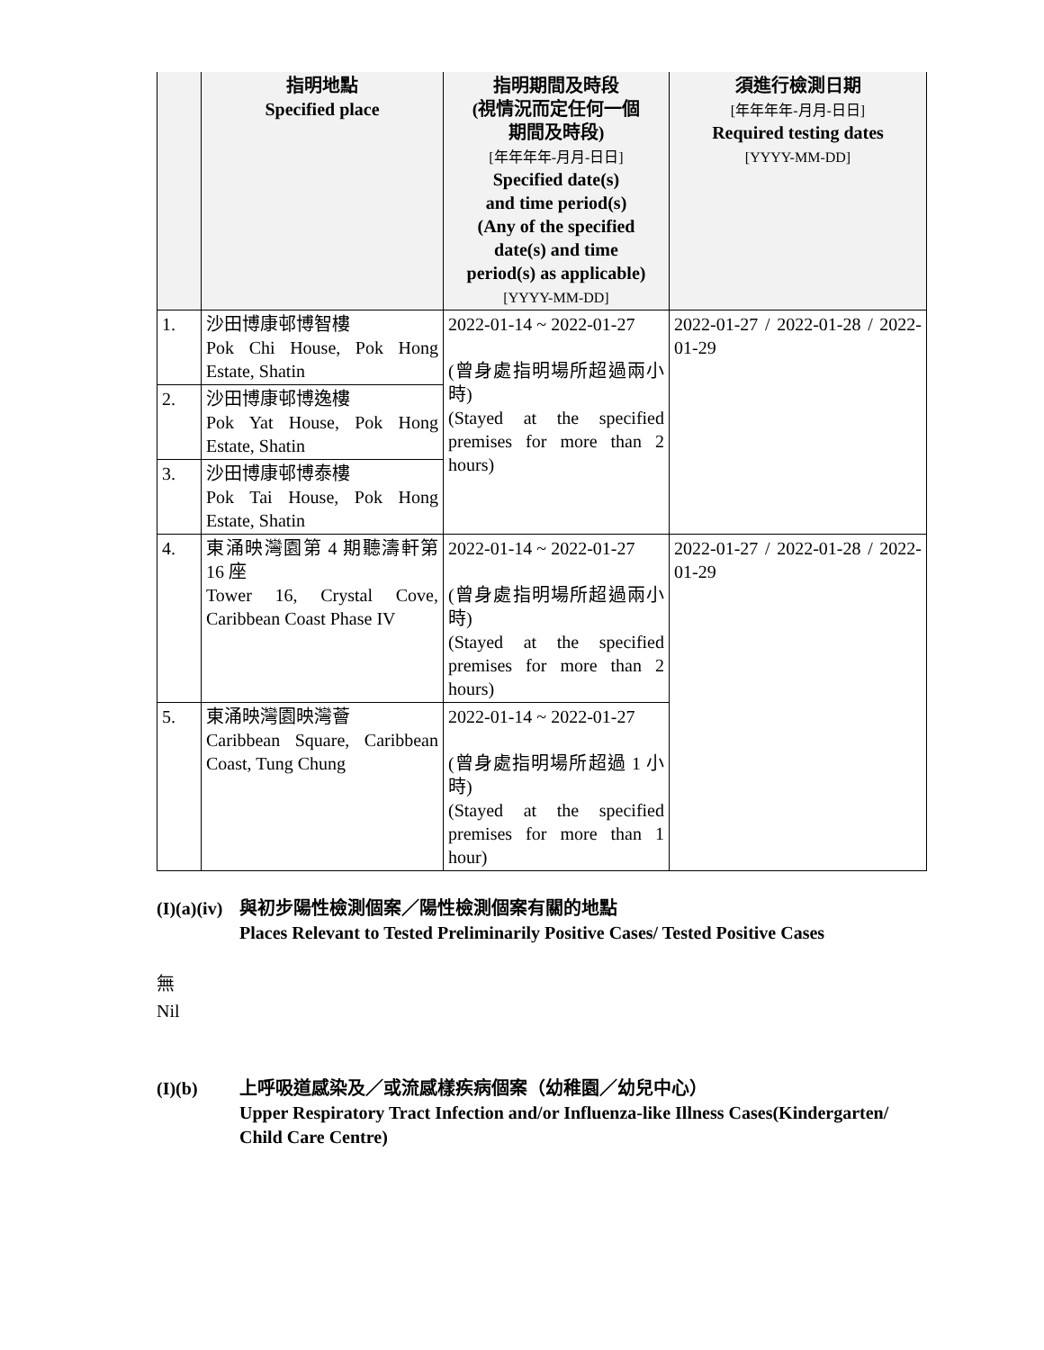| | 指明地點 Specified place | 指明期間及時段 (視情況而定任何一個 期間及時段) [年年年年-月月-日日] Specified date(s) and time period(s) (Any of the specified date(s) and time period(s) as applicable) [YYYY-MM-DD] | 須進行檢測日期 [年年年年-月月-日日] Required testing dates [YYYY-MM-DD] |
| --- | --- | --- | --- |
| 1. | 沙田博康邨博智樓 Pok Chi House, Pok Hong Estate, Shatin | 2022-01-14 ~ 2022-01-27 (曾身處指明場所超過兩小時) (Stayed at the specified premises for more than 2 hours) | 2022-01-27 / 2022-01-28 / 2022-01-29 |
| 2. | 沙田博康邨博逸樓 Pok Yat House, Pok Hong Estate, Shatin | | |
| 3. | 沙田博康邨博泰樓 Pok Tai House, Pok Hong Estate, Shatin | | |
| 4. | 東涌映灣園第 4 期聽濤軒第 16 座 Tower 16, Crystal Cove, Caribbean Coast Phase IV | 2022-01-14 ~ 2022-01-27 (曾身處指明場所超過兩小時) (Stayed at the specified premises for more than 2 hours) | 2022-01-27 / 2022-01-28 / 2022-01-29 |
| 5. | 東涌映灣園映灣薈 Caribbean Square, Caribbean Coast, Tung Chung | 2022-01-14 ~ 2022-01-27 (曾身處指明場所超過 1 小時) (Stayed at the specified premises for more than 1 hour) | |
(I)(a)(iv)
與初步陽性檢測個案／陽性檢測個案有關的地點
Places Relevant to Tested Preliminarily Positive Cases/ Tested Positive Cases
無
Nil
(I)(b) 上呼吸道感染及／或流感樣疾病個案（幼稚園／幼兒中心）
Upper Respiratory Tract Infection and/or Influenza-like Illness Cases(Kindergarten/ Child Care Centre)